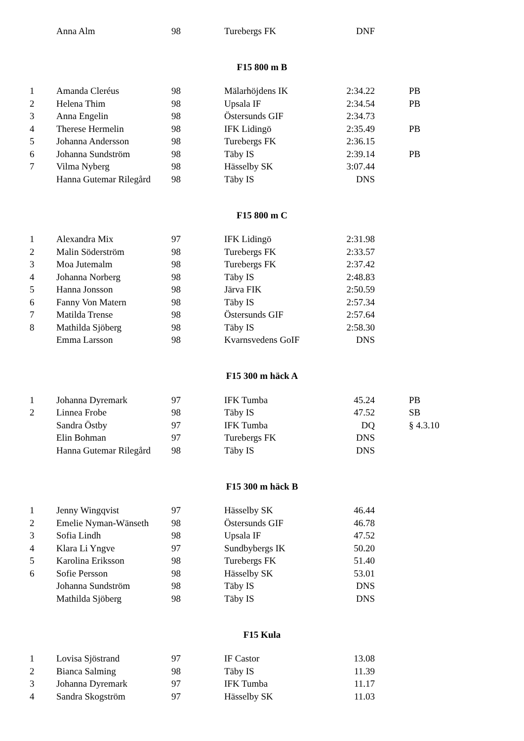| | Anna Alm | 98 | Turebergs FK | DNF | |
F15 800 m B
| 1 | Amanda Cleréus | 98 | Mälarhöjdens IK | 2:34.22 | PB |
| 2 | Helena Thim | 98 | Upsala IF | 2:34.54 | PB |
| 3 | Anna Engelin | 98 | Östersunds GIF | 2:34.73 | |
| 4 | Therese Hermelin | 98 | IFK Lidingö | 2:35.49 | PB |
| 5 | Johanna Andersson | 98 | Turebergs FK | 2:36.15 | |
| 6 | Johanna Sundström | 98 | Täby IS | 2:39.14 | PB |
| 7 | Vilma Nyberg | 98 | Hässelby SK | 3:07.44 | |
| | Hanna Gutemar Rilegård | 98 | Täby IS | DNS | |
F15 800 m C
| 1 | Alexandra Mix | 97 | IFK Lidingö | 2:31.98 | |
| 2 | Malin Söderström | 98 | Turebergs FK | 2:33.57 | |
| 3 | Moa Jutemalm | 98 | Turebergs FK | 2:37.42 | |
| 4 | Johanna Norberg | 98 | Täby IS | 2:48.83 | |
| 5 | Hanna Jonsson | 98 | Järva FIK | 2:50.59 | |
| 6 | Fanny Von Matern | 98 | Täby IS | 2:57.34 | |
| 7 | Matilda Trense | 98 | Östersunds GIF | 2:57.64 | |
| 8 | Mathilda Sjöberg | 98 | Täby IS | 2:58.30 | |
| | Emma Larsson | 98 | Kvarnsvedens GoIF | DNS | |
F15 300 m häck A
| 1 | Johanna Dyremark | 97 | IFK Tumba | 45.24 | PB |
| 2 | Linnea Frobe | 98 | Täby IS | 47.52 | SB |
| | Sandra Östby | 97 | IFK Tumba | DQ | § 4.3.10 |
| | Elin Bohman | 97 | Turebergs FK | DNS | |
| | Hanna Gutemar Rilegård | 98 | Täby IS | DNS | |
F15 300 m häck B
| 1 | Jenny Wingqvist | 97 | Hässelby SK | 46.44 | |
| 2 | Emelie Nyman-Wänseth | 98 | Östersunds GIF | 46.78 | |
| 3 | Sofia Lindh | 98 | Upsala IF | 47.52 | |
| 4 | Klara Li Yngve | 97 | Sundbybergs IK | 50.20 | |
| 5 | Karolina Eriksson | 98 | Turebergs FK | 51.40 | |
| 6 | Sofie Persson | 98 | Hässelby SK | 53.01 | |
| | Johanna Sundström | 98 | Täby IS | DNS | |
| | Mathilda Sjöberg | 98 | Täby IS | DNS | |
F15 Kula
| 1 | Lovisa Sjöstrand | 97 | IF Castor | 13.08 | |
| 2 | Bianca Salming | 98 | Täby IS | 11.39 | |
| 3 | Johanna Dyremark | 97 | IFK Tumba | 11.17 | |
| 4 | Sandra Skogström | 97 | Hässelby SK | 11.03 | |